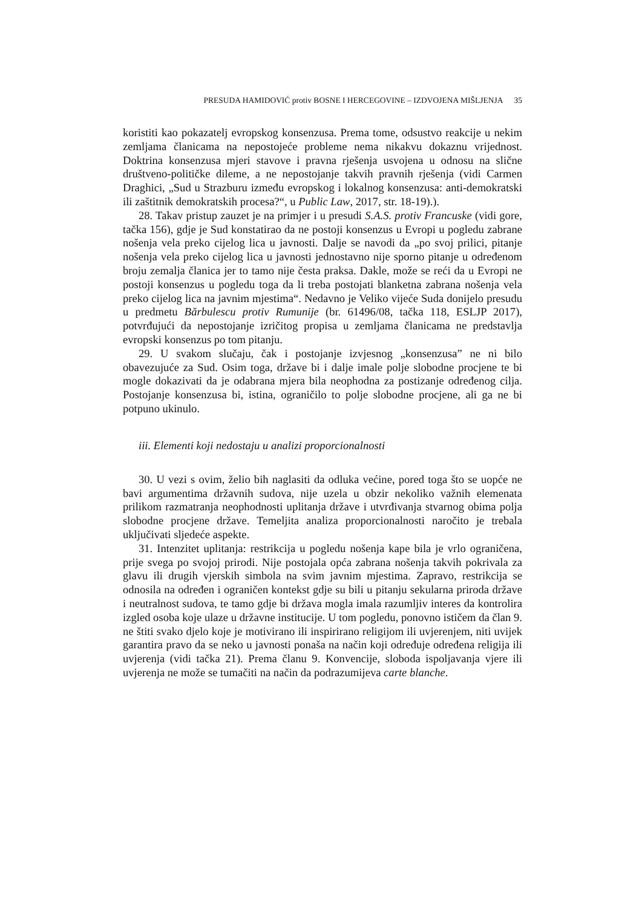PRESUDA HAMIDOVIĆ protiv BOSNE I HERCEGOVINE – IZDVOJENA MIŠLJENJA 35
koristiti kao pokazatelj evropskog konsenzusa. Prema tome, odsustvo reakcije u nekim zemljama članicama na nepostojeće probleme nema nikakvu dokaznu vrijednost. Doktrina konsenzusa mjeri stavove i pravna rješenja usvojena u odnosu na slične društveno-političke dileme, a ne nepostojanje takvih pravnih rješenja (vidi Carmen Draghici, „Sud u Strazburu između evropskog i lokalnog konsenzusa: anti-demokratski ili zaštitnik demokratskih procesa?“, u Public Law, 2017, str. 18-19).).
28. Takav pristup zauzet je na primjer i u presudi S.A.S. protiv Francuske (vidi gore, tačka 156), gdje je Sud konstatirao da ne postoji konsenzus u Evropi u pogledu zabrane nošenja vela preko cijelog lica u javnosti. Dalje se navodi da „po svoj prilici, pitanje nošenja vela preko cijelog lica u javnosti jednostavno nije sporno pitanje u određenom broju zemalja članica jer to tamo nije česta praksa. Dakle, može se reći da u Evropi ne postoji konsenzus u pogledu toga da li treba postojati blanketna zabrana nošenja vela preko cijelog lica na javnim mjestima“. Nedavno je Veliko vijeće Suda donijelo presudu u predmetu Bărbulescu protiv Rumunije (br. 61496/08, tačka 118, ESLJP 2017), potvrđujući da nepostojanje izričitog propisa u zemljama članicama ne predstavlja evropski konsenzus po tom pitanju.
29. U svakom slučaju, čak i postojanje izvjesnog „konsenzusa” ne ni bilo obavezujuće za Sud. Osim toga, države bi i dalje imale polje slobodne procjene te bi mogle dokazivati da je odabrana mjera bila neophodna za postizanje određenog cilja. Postojanje konsenzusa bi, istina, ograničilo to polje slobodne procjene, ali ga ne bi potpuno ukinulo.
iii. Elementi koji nedostaju u analizi proporcionalnosti
30. U vezi s ovim, želio bih naglasiti da odluka većine, pored toga što se uopće ne bavi argumentima državnih sudova, nije uzela u obzir nekoliko važnih elemenata prilikom razmatranja neophodnosti uplitanja države i utvrđivanja stvarnog obima polja slobodne procjene države. Temeljita analiza proporcionalnosti naročito je trebala uključivati sljedeće aspekte.
31. Intenzitet uplitanja: restrikcija u pogledu nošenja kape bila je vrlo ograničena, prije svega po svojoj prirodi. Nije postojala opća zabrana nošenja takvih pokrivala za glavu ili drugih vjerskih simbola na svim javnim mjestima. Zapravo, restrikcija se odnosila na određen i ograničen kontekst gdje su bili u pitanju sekularna priroda države i neutralnost sudova, te tamo gdje bi država mogla imala razumljiv interes da kontrolira izgled osoba koje ulaze u državne institucije. U tom pogledu, ponovno ističem da član 9. ne štiti svako djelo koje je motivirano ili inspirirano religijom ili uvjerenjem, niti uvijek garantira pravo da se neko u javnosti ponaša na način koji određuje određena religija ili uvjerenja (vidi tačka 21). Prema članu 9. Konvencije, sloboda ispoljavanja vjere ili uvjerenja ne može se tumačiti na način da podrazumijeva carte blanche.